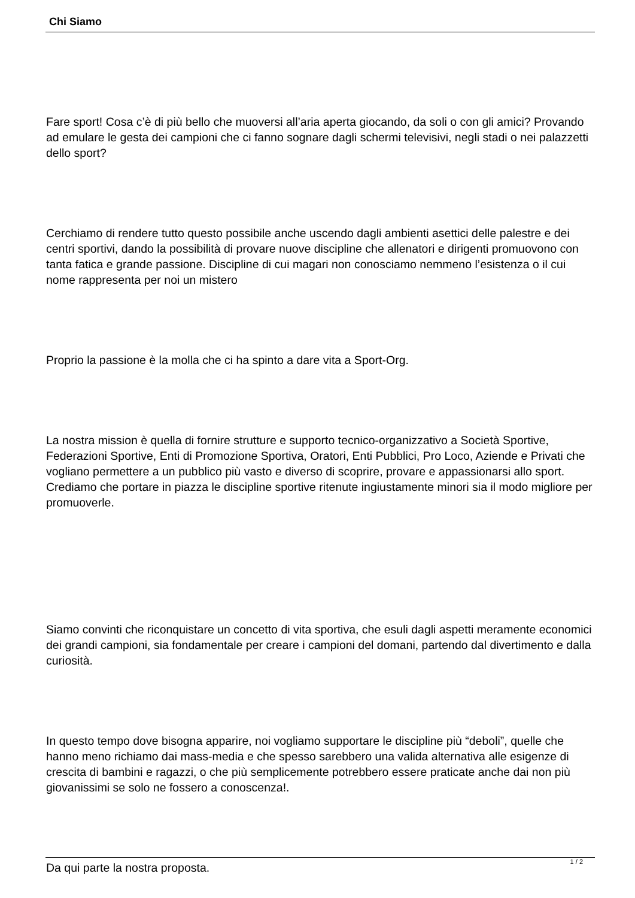Chi Siamo
Fare sport! Cosa c’è di più bello che muoversi all’aria aperta giocando, da soli o con gli amici? Provando ad emulare le gesta dei campioni che ci fanno sognare dagli schermi televisivi, negli stadi o nei palazzetti dello sport?
Cerchiamo di rendere tutto questo possibile anche uscendo dagli ambienti asettici delle palestre e dei centri sportivi, dando la possibilità di provare nuove discipline che allenatori e dirigenti promuovono con tanta fatica e grande passione. Discipline di cui magari non conosciamo nemmeno l’esistenza o il cui nome rappresenta per noi un mistero
Proprio la passione è la molla che ci ha spinto a dare vita a Sport-Org.
La nostra mission è quella di fornire strutture e supporto tecnico-organizzativo a Società Sportive, Federazioni Sportive, Enti di Promozione Sportiva, Oratori, Enti Pubblici, Pro Loco, Aziende e Privati che vogliano permettere a un pubblico più vasto e diverso di scoprire, provare e appassionarsi allo sport. Crediamo che portare in piazza le discipline sportive ritenute ingiustamente minori sia il modo migliore per promuoverle.
Siamo convinti che riconquistare un concetto di vita sportiva, che esuli dagli aspetti meramente economici dei grandi campioni, sia fondamentale per creare i campioni del domani, partendo dal divertimento e dalla curiosità.
In questo tempo dove bisogna apparire, noi vogliamo supportare le discipline più “deboli”, quelle che hanno meno richiamo dai mass-media e che spesso sarebbero una valida alternativa alle esigenze di crescita di bambini e ragazzi, o che più semplicemente potrebbero essere praticate anche dai non più giovanissimi se solo ne fossero a conoscenza!.
Da qui parte la nostra proposta.
1 / 2